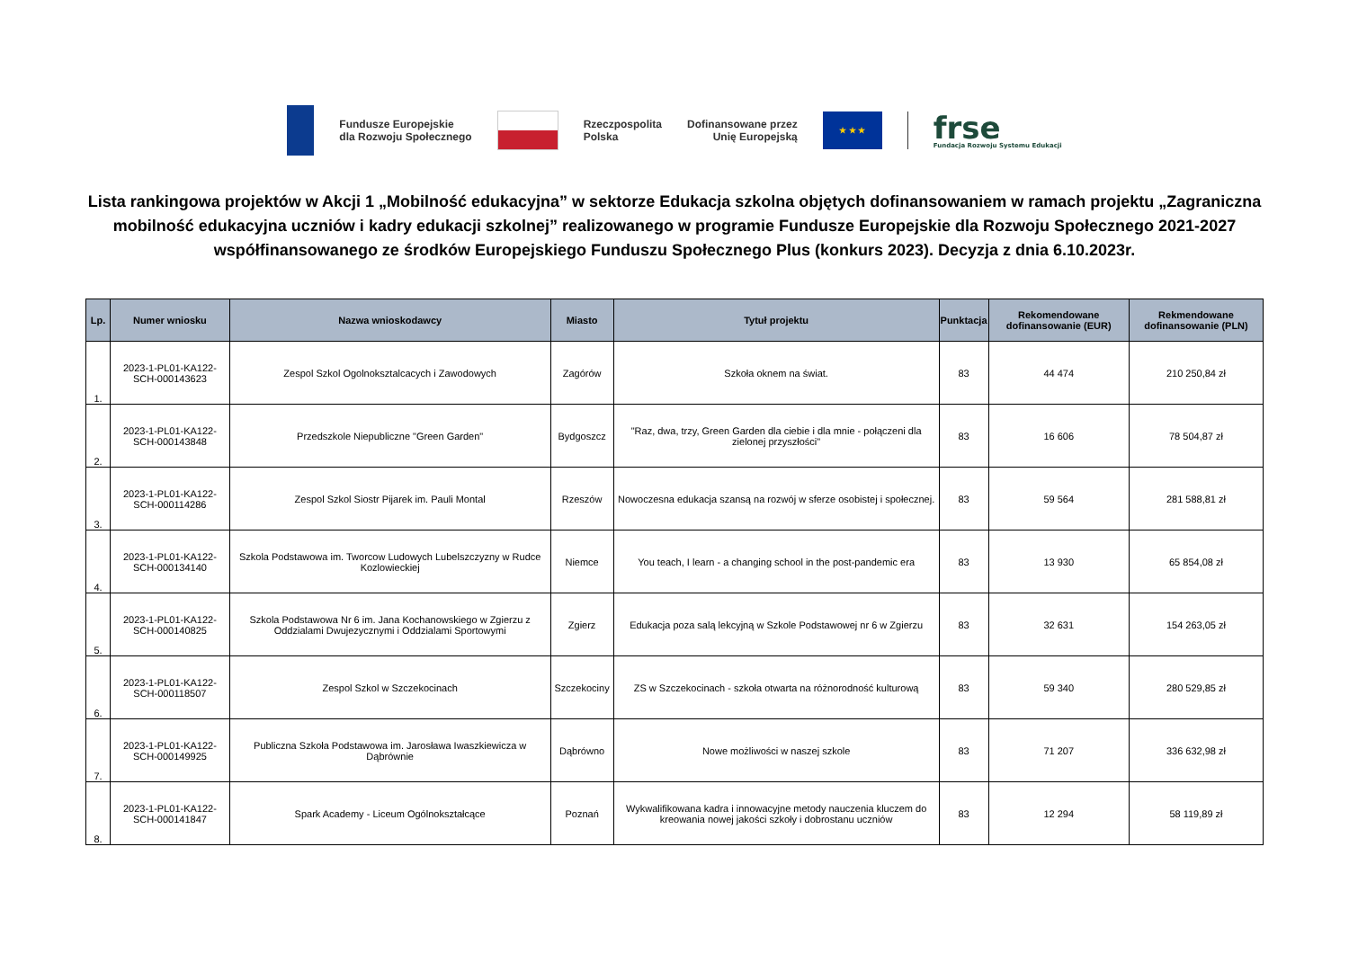Fundusze Europejskie
dla Rozwoju Społecznego
Rzeczpospolita
Polska
Dofinansowane przez
Unię Europejską
★ ★ ★
frse
Fundacja Rozwoju Systemu Edukacji
Lista rankingowa projektów w Akcji 1 „Mobilność edukacyjna” w sektorze Edukacja szkolna objętych dofinansowaniem w ramach projektu „Zagraniczna mobilność edukacyjna uczniów i kadry edukacji szkolnej” realizowanego w programie Fundusze Europejskie dla Rozwoju Społecznego 2021-2027 współfinansowanego ze środków Europejskiego Funduszu Społecznego Plus (konkurs 2023). Decyzja z dnia 6.10.2023r.
| Lp. | Numer wniosku | Nazwa wnioskodawcy | Miasto | Tytuł projektu | Punktacja | Rekomendowane dofinansowanie (EUR) | Rekmendowane dofinansowanie (PLN) |
| --- | --- | --- | --- | --- | --- | --- | --- |
| 1. | 2023-1-PL01-KA122-SCH-000143623 | Zespol Szkol Ogolnoksztalcacych i Zawodowych | Zagórów | Szkoła oknem na świat. | 83 | 44 474 | 210 250,84 zł |
| 2. | 2023-1-PL01-KA122-SCH-000143848 | Przedszkole Niepubliczne "Green Garden" | Bydgoszcz | "Raz, dwa, trzy, Green Garden dla ciebie i dla mnie - połączeni dla zielonej przyszłości" | 83 | 16 606 | 78 504,87 zł |
| 3. | 2023-1-PL01-KA122-SCH-000114286 | Zespol Szkol Siostr Pijarek im. Pauli Montal | Rzeszów | Nowoczesna edukacja szansą na rozwój w sferze osobistej i społecznej. | 83 | 59 564 | 281 588,81 zł |
| 4. | 2023-1-PL01-KA122-SCH-000134140 | Szkola Podstawowa im. Tworcow Ludowych Lubelszczyzny w Rudce Kozlowieckiej | Niemce | You teach, I learn - a changing school in the post-pandemic era | 83 | 13 930 | 65 854,08 zł |
| 5. | 2023-1-PL01-KA122-SCH-000140825 | Szkola Podstawowa Nr 6 im. Jana Kochanowskiego w Zgierzu z Oddzialami Dwujezycznymi i Oddzialami Sportowymi | Zgierz | Edukacja poza salą lekcyjną w Szkole Podstawowej nr 6 w Zgierzu | 83 | 32 631 | 154 263,05 zł |
| 6. | 2023-1-PL01-KA122-SCH-000118507 | Zespol Szkol w Szczekocinach | Szczekociny | ZS w Szczekocinach - szkoła otwarta na różnorodność kulturową | 83 | 59 340 | 280 529,85 zł |
| 7. | 2023-1-PL01-KA122-SCH-000149925 | Publiczna Szkoła Podstawowa im. Jarosława Iwaszkiewicza w Dąbrównie | Dąbrówno | Nowe możliwości w naszej szkole | 83 | 71 207 | 336 632,98 zł |
| 8. | 2023-1-PL01-KA122-SCH-000141847 | Spark Academy - Liceum Ogólnokształcące | Poznań | Wykwalifikowana kadra i innowacyjne metody nauczenia kluczem do kreowania nowej jakości szkoły i dobrostanu uczniów | 83 | 12 294 | 58 119,89 zł |